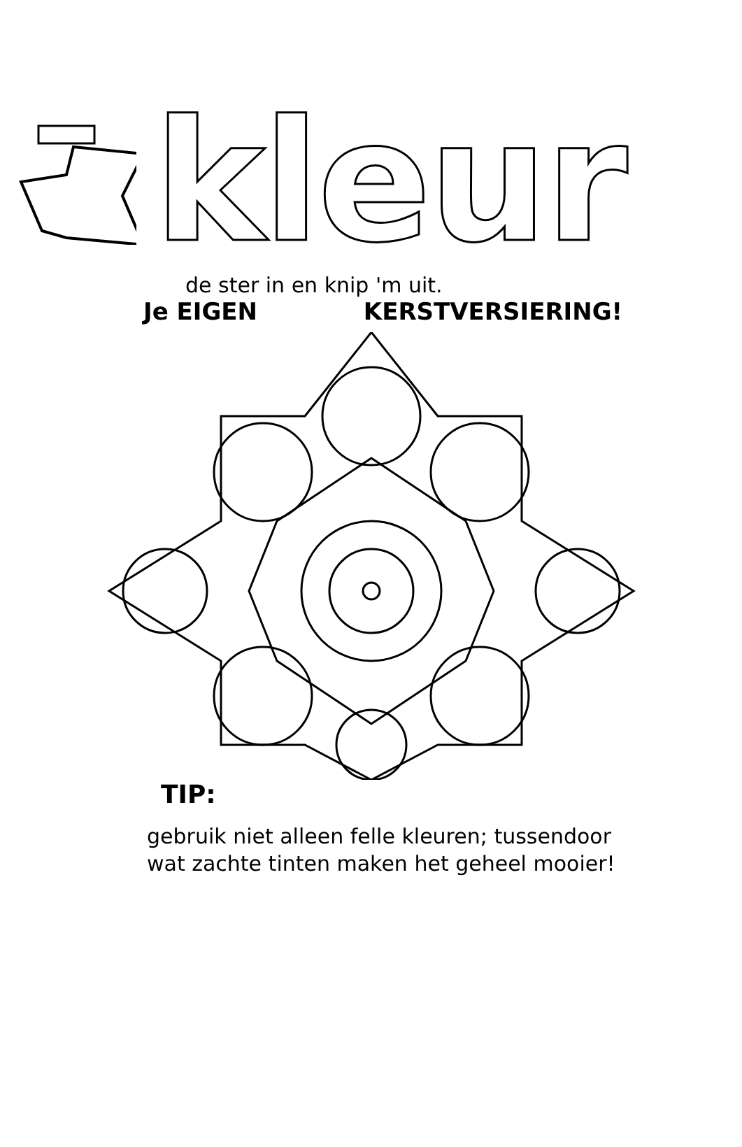kleur
de ster in en knip 'm uit.
Je EIGEN KERSTVERSIERING!
TIP:
gebruik niet alleen felle kleuren; tussendoor
wat zachte tinten maken het geheel mooier!